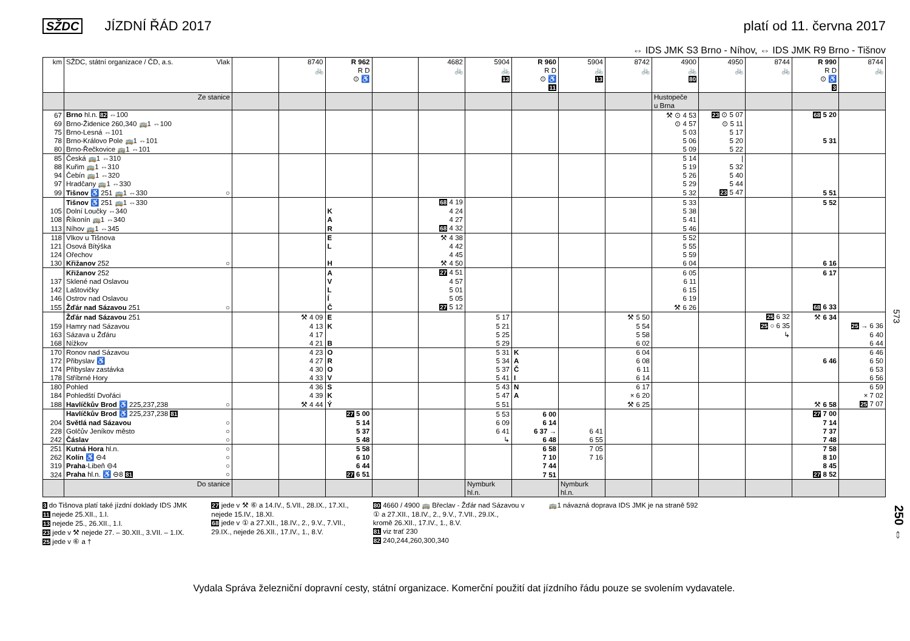SŽDC JÍZDNÍ ŘÁD 2017 platí od 11. června 2017
⇔ IDS JMK S3 Brno - Níhov, ⇔ IDS JMK R9 Brno - Tišnov
| km | SŽDC, státní organizace / ČD, a.s. Vlak | | 8740 🚲 | R 962 R D ⊙ ♿ | | 4682 🚲 | 5904 🚲 13 | R 960 R D ⊙ ♿ 11 | 5904 🚲 13 | 8742 🚲 | 4900 🚲 80 | 4950 🚲 | 8744 🚲 | R 990 R D ⊙ ♿ 3 | 8744 🚲 |
| --- | --- | --- | --- | --- | --- | --- | --- | --- | --- | --- | --- | --- | --- | --- | --- |
| | Ze stanice | | | | | | | | | | Hustopeče u Brna | | | | |
| 67 | Brno hl.n. 82 ⇔100 | | | | | | | | | | ⚒ ⊙ 4 53 | 23 ⊙ 5 07 | | 68 5 20 | |
| 69 | Brno-Židenice 260,340 🚌1 ⇔100 | | | | | | | | | | ⊙ 4 57 | ⊙ 5 11 | | | |
| 75 | Brno-Lesná ⇔101 | | | | | | | | | | 5 03 | 5 17 | | | |
| 78 | Brno-Královo Pole 🚌1 ⇔101 | | | | | | | | | | 5 06 | 5 20 | | 5 31 | |
| 80 | Brno-Řečkovice 🚌1 ⇔101 | | | | | | | | | | 5 09 | 5 22 | | | |
| 85 | Česká 🚌1 ⇔310 | | | | | | | | | | 5 14 | / | | | |
| 88 | Kuřim 🚌1 ⇔310 | | | | | | | | | | 5 19 | 5 32 | | | |
| 94 | Čebín 🚌1 ⇔320 | | | | | | | | | | 5 26 | 5 40 | | | |
| 97 | Hradčany 🚌1 ⇔330 | | | | | | | | | | 5 29 | 5 44 | | | |
| 99 | Tišnov ♿ 251 🚌1 ⇔330 ○ | | | | | | | | | | 5 32 | 23 5 47 | | 5 51 | |
| | Tišnov ♿ 251 🚌1 ⇔330 | | | | | 68 4 19 | | | | | 5 33 | | | 5 52 | |
| 105 | Dolní Loučky ⇔340 | | | K | | 4 24 | | | | | 5 38 | | | | |
| 108 | Říkonín 🚌1 ⇔340 | | | A | | 4 27 | | | | | 5 41 | | | | |
| 113 | Níhov 🚌1 ⇔345 | | | R | | 68 4 32 | | | | | 5 46 | | | | |
| 118 | Vlkov u Tišnova | | | E | | ⚒ 4 38 | | | | | 5 52 | | | | |
| 121 | Osová Bítýška | | | L | | 4 42 | | | | | 5 55 | | | | |
| 124 | Ořechov | | | | | 4 45 | | | | | 5 59 | | | | |
| 130 | Křižanov 252 ○ | | | H | | ⚒ 4 50 | | | | | 6 04 | | | 6 16 | |
| | Křižanov 252 | | | A | | 27 4 51 | | | | | 6 05 | | | 6 17 | |
| 137 | Sklené nad Oslavou | | | V | | 4 57 | | | | | 6 11 | | | | |
| 142 | Laštovičky | | | L | | 5 01 | | | | | 6 15 | | | | |
| 146 | Ostrov nad Oslavou | | | Í | | 5 05 | | | | | 6 19 | | | | |
| 155 | Žďár nad Sázavou 251 ○ | | | Č | | 27 5 12 | | | | | ⚒ 6 26 | | | 68 6 33 | |
| | Žďár nad Sázavou 251 | | ⚒ 4 09 | E | | | 5 17 | | | ⚒ 5 50 | | | 25 6 32 | ⚒ 6 34 | |
| 159 | Hamry nad Sázavou | | 4 13 | K | | | 5 21 | | | 5 54 | | | 25 ○ 6 35 | | 25 → 6 36 |
| 163 | Sázava u Žďáru | | 4 17 | | | | 5 25 | | | 5 58 | | | ↳ | | 6 40 |
| 168 | Nížkov | | 4 21 | B | | | 5 29 | | | 6 02 | | | | | 6 44 |
| 170 | Ronov nad Sázavou | | 4 23 | O | | | 5 31 | K | | 6 04 | | | | | 6 46 |
| 172 | Přibyslav ♿ | | 4 27 | R | | | 5 34 | A | | 6 08 | | | | 6 46 | 6 50 |
| 174 | Přibyslav zastávka | | 4 30 | O | | | 5 37 | Č | | 6 11 | | | | | 6 53 |
| 178 | Stříbrné Hory | | 4 33 | V | | | 5 41 | I | | 6 14 | | | | | 6 56 |
| 180 | Pohled | | 4 36 | S | | | 5 43 | N | | 6 17 | | | | | 6 59 |
| 184 | Pohledští Dvořáci | | 4 39 | K | | | 5 47 | A | | × 6 20 | | | | | × 7 02 |
| 188 | Havlíčkův Brod ♿ 225,237,238 ○ | | ⚒ 4 44 | Ý | | | 5 51 | | | ⚒ 6 25 | | | | ⚒ 6 58 | 25 7 07 |
| | Havlíčkův Brod ♿ 225,237,238 81 | | | 27 5 00 | | | 5 53 | 6 00 | | | | | | 27 7 00 | |
| 204 | Světlá nad Sázavou ○ | | | 5 14 | | | 6 09 | 6 14 | | | | | | 7 14 | |
| 228 | Golčův Jeníkov město ○ | | | 5 37 | | | 6 41 | 6 37 → | 6 41 | | | | | 7 37 | |
| 242 | Čáslav ○ | | | 5 48 | | | ↳ | 6 48 | 6 55 | | | | | 7 48 | |
| 251 | Kutná Hora hl.n. ○ | | | 5 58 | | | | 6 58 | 7 05 | | | | | 7 58 | |
| 262 | Kolín ♿ ⊖4 ○ | | | 6 10 | | | | 7 10 | 7 16 | | | | | 8 10 | |
| 319 | Praha -Libeň ⊖4 ○ | | | 6 44 | | | | 7 44 | | | | | | 8 45 | |
| 324 | Praha hl.n. ♿ ⊖8 81 ○ | | | 27 6 51 | | | | 7 51 | | | | | | 27 8 52 | |
| | Do stanice | | | | | | Nymburk hl.n. | | Nymburk hl.n. | | | | | | |
3 do Tišnova platí také jízdní doklady IDS JMK
11 nejede 25.XII., 1.I.
13 nejede 25., 26.XII., 1.I.
23 jede v ⚒ nejede 27. – 30.XII., 3.VII. – 1.IX.
25 jede v ⑥ a †
27 jede v ⚒ ⑥ a 14.IV., 5.VII., 28.IX., 17.XI.,
nejede 15.IV., 18.XI.
68 jede v ① a 27.XII., 18.IV., 2., 9.V., 7.VII.,
29.IX., nejede 26.XII., 17.IV., 1., 8.V.
80 4660 / 4900 🚌 Břeclav - Žďár nad Sázavou v
① a 27.XII., 18.IV., 2., 9.V., 7.VII., 29.IX.,
kromě 26.XII., 17.IV., 1., 8.V.
81 viz trať 230
82 240,244,260,300,340
🚌1 návazná doprava IDS JMK je na straně 592
Vydala Správa železniční dopravní cesty, státní organizace. Komerční použití dat jízdního řádu pouze se svolením vydavatele.
573
250 ⇔